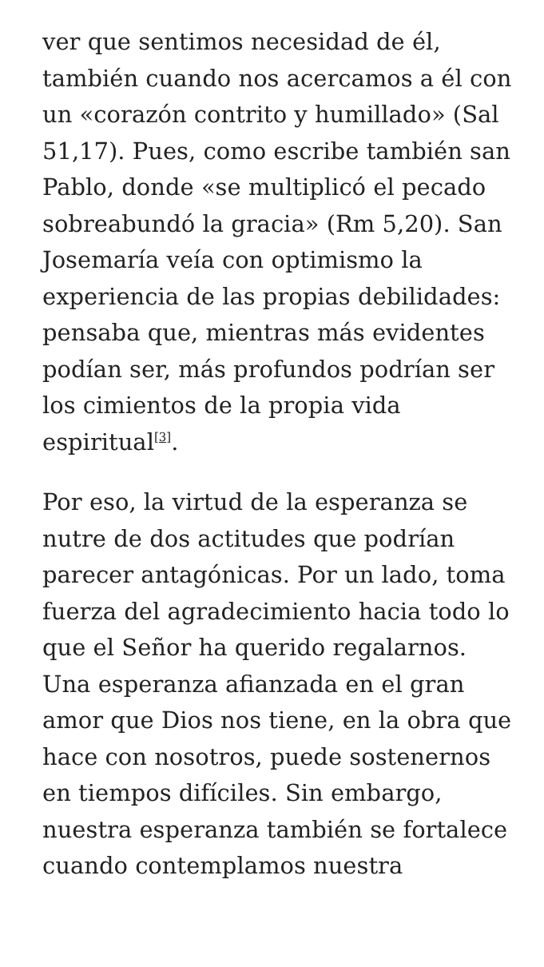ver que sentimos necesidad de él, también cuando nos acercamos a él con un «corazón contrito y humillado» (Sal 51,17). Pues, como escribe también san Pablo, donde «se multiplicó el pecado sobreabundó la gracia» (Rm 5,20). San Josemaría veía con optimismo la experiencia de las propias debilidades: pensaba que, mientras más evidentes podían ser, más profundos podrían ser los cimientos de la propia vida espiritual<sup>[3]</sup>.
Por eso, la virtud de la esperanza se nutre de dos actitudes que podrían parecer antagónicas. Por un lado, toma fuerza del agradecimiento hacia todo lo que el Señor ha querido regalarnos. Una esperanza afianzada en el gran amor que Dios nos tiene, en la obra que hace con nosotros, puede sostenernos en tiempos difíciles. Sin embargo, nuestra esperanza también se fortalece cuando contemplamos nuestra